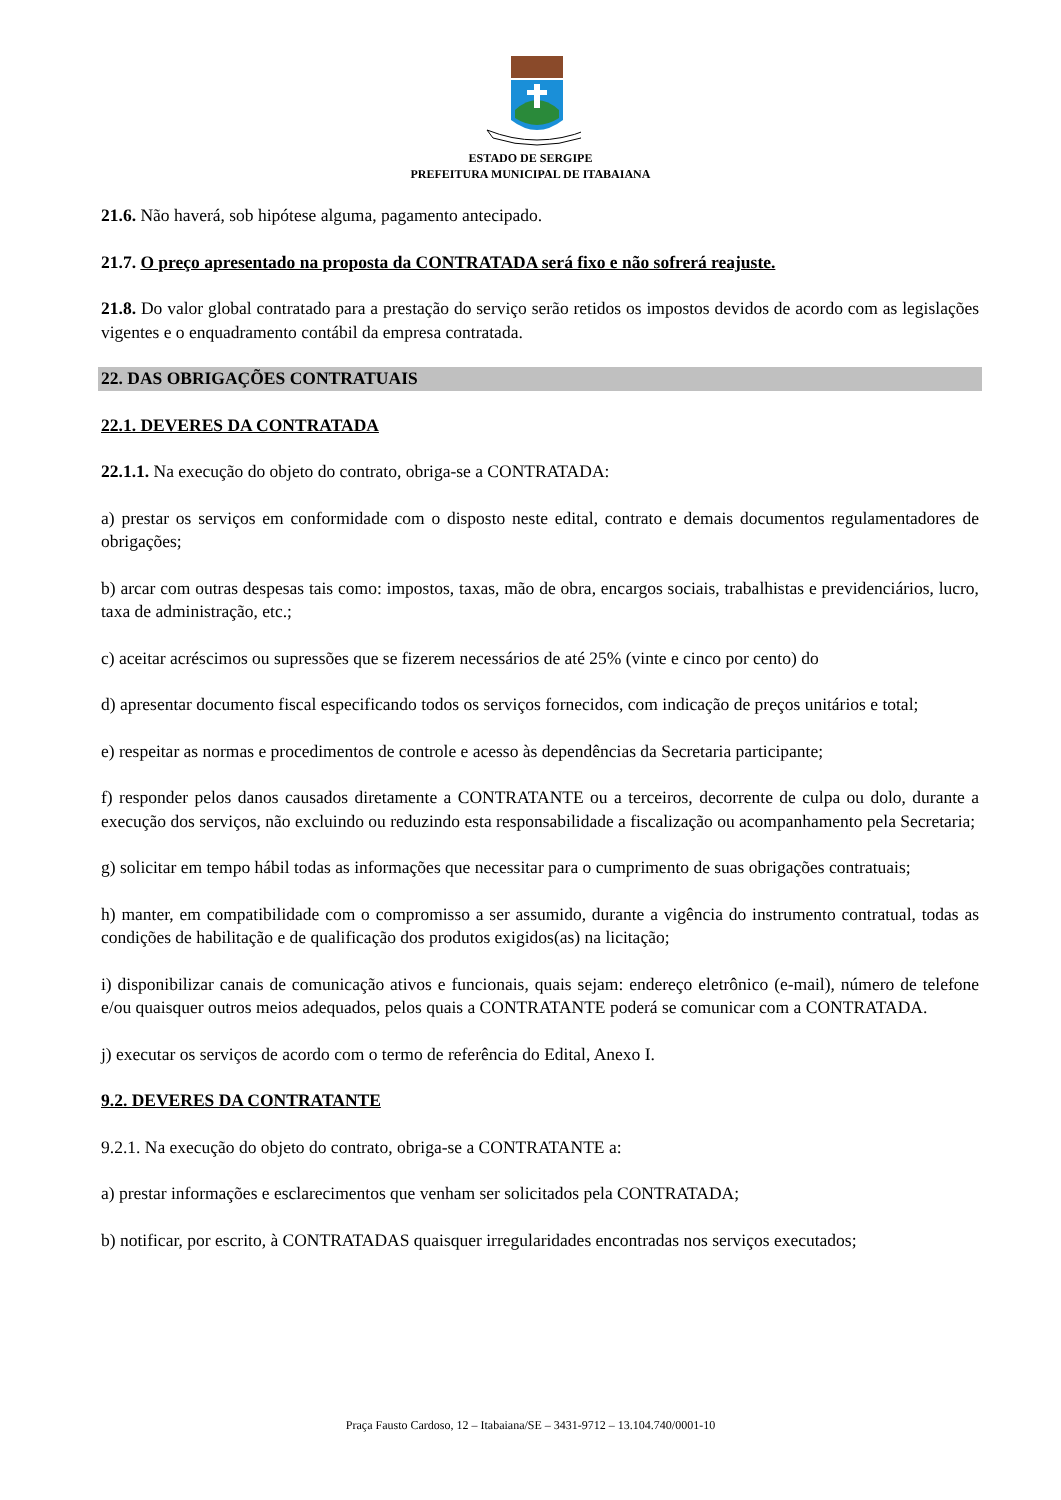ESTADO DE SERGIPE
PREFEITURA MUNICIPAL DE ITABAIANA
21.6. Não haverá, sob hipótese alguma, pagamento antecipado.
21.7. O preço apresentado na proposta da CONTRATADA será fixo e não sofrerá reajuste.
21.8. Do valor global contratado para a prestação do serviço serão retidos os impostos devidos de acordo com as legislações vigentes e o enquadramento contábil da empresa contratada.
22. DAS OBRIGAÇÕES CONTRATUAIS
22.1. DEVERES DA CONTRATADA
22.1.1. Na execução do objeto do contrato, obriga-se a CONTRATADA:
a) prestar os serviços em conformidade com o disposto neste edital, contrato e demais documentos regulamentadores de obrigações;
b) arcar com outras despesas tais como: impostos, taxas, mão de obra, encargos sociais, trabalhistas e previdenciários, lucro, taxa de administração, etc.;
c) aceitar acréscimos ou supressões que se fizerem necessários de até 25% (vinte e cinco por cento) do
d) apresentar documento fiscal especificando todos os serviços fornecidos, com indicação de preços unitários e total;
e) respeitar as normas e procedimentos de controle e acesso às dependências da Secretaria participante;
f) responder pelos danos causados diretamente a CONTRATANTE ou a terceiros, decorrente de culpa ou dolo, durante a execução dos serviços, não excluindo ou reduzindo esta responsabilidade a fiscalização ou acompanhamento pela Secretaria;
g) solicitar em tempo hábil todas as informações que necessitar para o cumprimento de suas obrigações contratuais;
h) manter, em compatibilidade com o compromisso a ser assumido, durante a vigência do instrumento contratual, todas as condições de habilitação e de qualificação dos produtos exigidos(as) na licitação;
i) disponibilizar canais de comunicação ativos e funcionais, quais sejam: endereço eletrônico (e-mail), número de telefone e/ou quaisquer outros meios adequados, pelos quais a CONTRATANTE poderá se comunicar com a CONTRATADA.
j) executar os serviços de acordo com o termo de referência do Edital, Anexo I.
9.2. DEVERES DA CONTRATANTE
9.2.1. Na execução do objeto do contrato, obriga-se a CONTRATANTE a:
a) prestar informações e esclarecimentos que venham ser solicitados pela CONTRATADA;
b) notificar, por escrito, à CONTRATADAS quaisquer irregularidades encontradas nos serviços executados;
Praça Fausto Cardoso, 12 – Itabaiana/SE – 3431-9712 – 13.104.740/0001-10